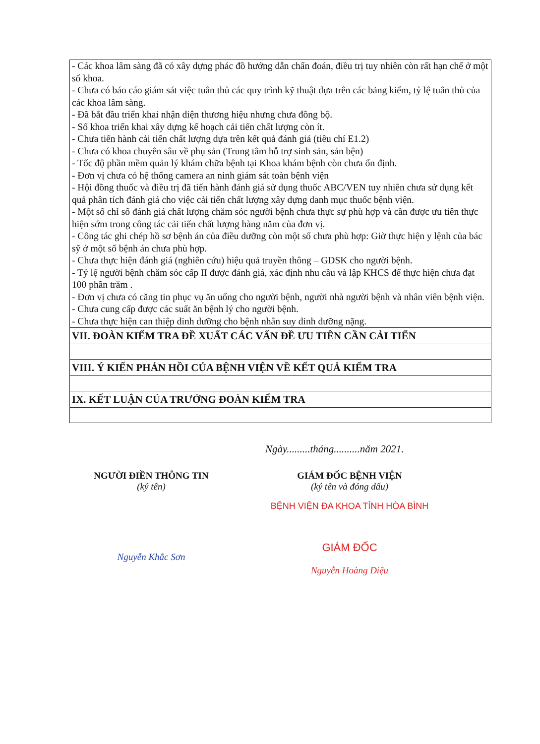| - Các khoa lâm sàng đã có xây dựng phác đồ hướng dẫn chẩn đoán, điều trị tuy nhiên còn rất hạn chế ở một số khoa. - Chưa có báo cáo giám sát việc tuân thủ các quy trình kỹ thuật dựa trên các bảng kiểm, tỷ lệ tuân thủ của các khoa lâm sàng. - Đã bắt đầu triển khai nhận diện thương hiệu nhưng chưa đồng bộ. - Số khoa triển khai xây dựng kế hoạch cải tiến chất lượng còn ít. - Chưa tiến hành cải tiến chất lượng dựa trên kết quả đánh giá (tiêu chí E1.2) - Chưa có khoa chuyên sâu về phụ sản (Trung tâm hỗ trợ sinh sản, sản bện) - Tốc độ phần mềm quản lý khám chữa bệnh tại Khoa khám bệnh còn chưa ổn định. - Đơn vị chưa có hệ thống camera an ninh giám sát toàn bệnh viện - Hội đồng thuốc và điều trị đã tiến hành đánh giá sử dụng thuốc ABC/VEN tuy nhiên chưa sử dụng kết quả phân tích đánh giá cho việc cải tiến chất lượng xây dựng danh mục thuốc bệnh viện. - Một số chỉ số đánh giá chất lượng chăm sóc người bệnh chưa thực sự phù hợp và cần được ưu tiên thực hiện sớm trong công tác cải tiến chất lượng hàng năm của đơn vị. - Công tác ghi chép hồ sơ bệnh án của điều dưỡng còn một số chưa phù hợp: Giờ thực hiện y lệnh của bác sỹ ở một số bệnh án chưa phù hợp. - Chưa thực hiện đánh giá (nghiên cứu) hiệu quả truyền thông – GDSK cho người bệnh. - Tỷ lệ người bệnh chăm sóc cấp II được đánh giá, xác định nhu cầu và lập KHCS để thực hiện chưa đạt 100 phần trăm . - Đơn vị chưa có căng tin phục vụ ăn uống cho người bệnh, người nhà người bệnh và nhân viên bệnh viện. - Chưa cung cấp được các suất ăn bệnh lý cho người bệnh. - Chưa thực hiện can thiệp dinh dưỡng cho bệnh nhân suy dinh dưỡng nặng. |
| VII. ĐOÀN KIỂM TRA ĐỀ XUẤT CÁC VẤN ĐỀ ƯU TIÊN CẦN CẢI TIẾN |
| VIII. Ý KIẾN PHẢN HỒI CỦA BỆNH VIỆN VỀ KẾT QUẢ KIỂM TRA |
| IX. KẾT LUẬN CỦA TRƯỞNG ĐOÀN KIỂM TRA |
Ngày.........tháng..........năm 2021.
NGƯỜI ĐIỀN THÔNG TIN
(ký tên)
Nguyễn Khắc Sơn
GIÁM ĐỐC BỆNH VIỆN
(ký tên và đóng dấu)
BỆNH VIỆN ĐA KHOA TỈNH HÒA BÌNH
GIÁM ĐỐC
Nguyễn Hoàng Diệu